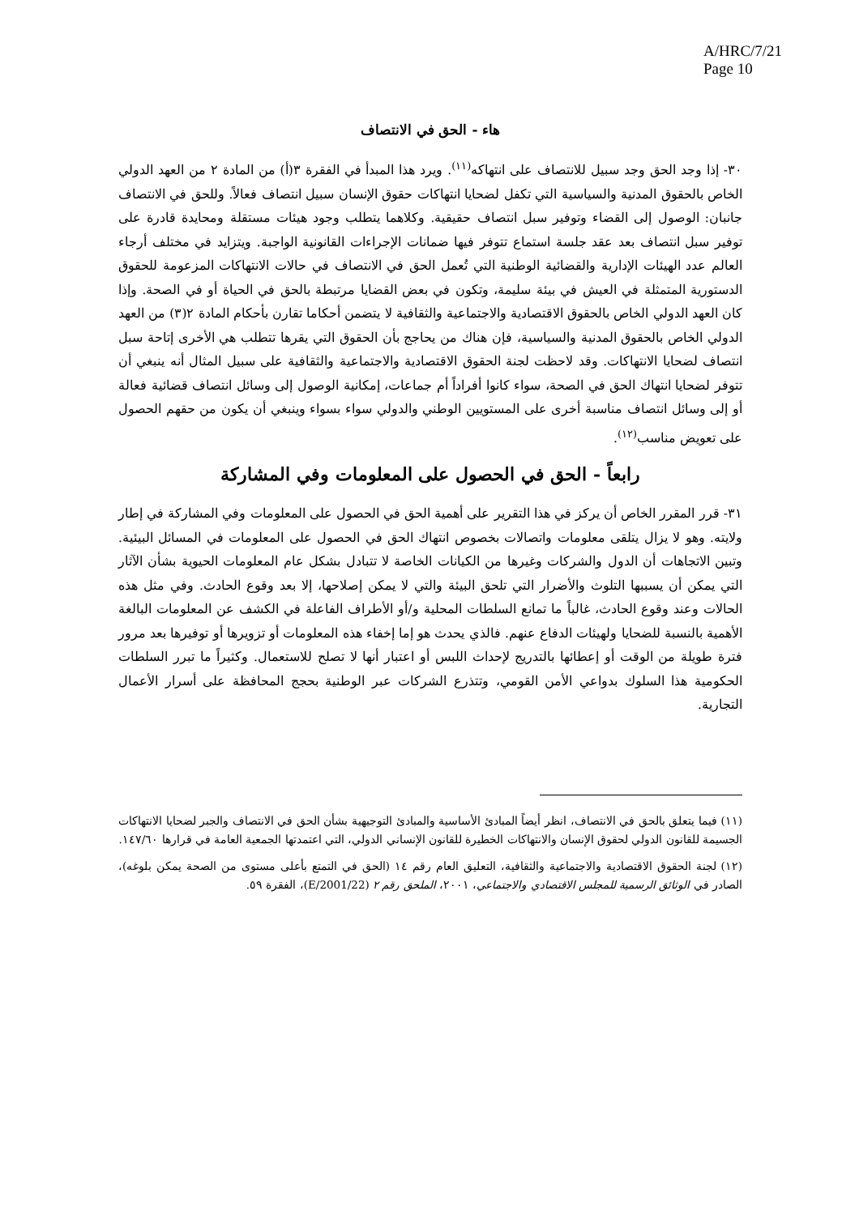A/HRC/7/21
Page 10
هاء - الحق في الانتصاف
٣٠- إذا وجد الحق وجد سبيل للانتصاف على انتهاكه<sup>(١١)</sup>. ويرد هذا المبدأ في الفقرة ٣(أ) من المادة ٢ من العهد الدولي الخاص بالحقوق المدنية والسياسية التي تكفل لضحايا انتهاكات حقوق الإنسان سبيل انتصاف فعالاً. وللحق في الانتصاف جانبان: الوصول إلى القضاء وتوفير سبل انتصاف حقيقية. وكلاهما يتطلب وجود هيئات مستقلة ومحايدة قادرة على توفير سبل انتصاف بعد عقد جلسة استماع تتوفر فيها ضمانات الإجراءات القانونية الواجبة. ويتزايد في مختلف أرجاء العالم عدد الهيئات الإدارية والقضائية الوطنية التي تُعمل الحق في الانتصاف في حالات الانتهاكات المزعومة للحقوق الدستورية المتمثلة في العيش في بيئة سليمة، وتكون في بعض القضايا مرتبطة بالحق في الحياة أو في الصحة. وإذا كان العهد الدولي الخاص بالحقوق الاقتصادية والاجتماعية والثقافية لا يتضمن أحكاما تقارن بأحكام المادة ٢(٣) من العهد الدولي الخاص بالحقوق المدنية والسياسية، فإن هناك من يحاجج بأن الحقوق التي يقرها تتطلب هي الأخرى إتاحة سبل انتصاف لضحايا الانتهاكات. وقد لاحظت لجنة الحقوق الاقتصادية والاجتماعية والثقافية على سبيل المثال أنه ينبغي أن تتوفر لضحايا انتهاك الحق في الصحة، سواء كانوا أفراداً أم جماعات، إمكانية الوصول إلى وسائل انتصاف قضائية فعالة أو إلى وسائل انتصاف مناسبة أخرى على المستويين الوطني والدولي سواء بسواء وينبغي أن يكون من حقهم الحصول على تعويض مناسب<sup>(١٢)</sup>.
رابعاً - الحق في الحصول على المعلومات وفي المشاركة
٣١- قرر المقرر الخاص أن يركز في هذا التقرير على أهمية الحق في الحصول على المعلومات وفي المشاركة في إطار ولايته. وهو لا يزال يتلقى معلومات واتصالات بخصوص انتهاك الحق في الحصول على المعلومات في المسائل البيئية. وتبين الاتجاهات أن الدول والشركات وغيرها من الكيانات الخاصة لا تتبادل بشكل عام المعلومات الحيوية بشأن الآثار التي يمكن أن يسببها التلوث والأضرار التي تلحق البيئة والتي لا يمكن إصلاحها، إلا بعد وقوع الحادث. وفي مثل هذه الحالات وعند وقوع الحادث، غالباً ما تمانع السلطات المحلية و/أو الأطراف الفاعلة في الكشف عن المعلومات البالغة الأهمية بالنسبة للضحايا ولهيئات الدفاع عنهم. فالذي يحدث هو إما إخفاء هذه المعلومات أو تزويرها أو توفيرها بعد مرور فترة طويلة من الوقت أو إعطائها بالتدريج لإحداث اللبس أو اعتبار أنها لا تصلح للاستعمال. وكثيراً ما تبرر السلطات الحكومية هذا السلوك بدواعي الأمن القومي، وتتذرع الشركات عبر الوطنية بحجج المحافظة على أسرار الأعمال التجارية.
(١١) فيما يتعلق بالحق في الانتصاف، انظر أيضاً المبادئ الأساسية والمبادئ التوجيهية بشأن الحق في الانتصاف والجبر لضحايا الانتهاكات الجسيمة للقانون الدولي لحقوق الإنسان والانتهاكات الخطيرة للقانون الإنساني الدولي، التي اعتمدتها الجمعية العامة في قرارها ١٤٧/٦٠.
(١٢) لجنة الحقوق الاقتصادية والاجتماعية والثقافية، التعليق العام رقم ١٤ (الحق في التمتع بأعلى مستوى من الصحة يمكن بلوغه)، الصادر في الوثائق الرسمية للمجلس الاقتصادي والاجتماعي، ٢٠٠١، الملحق رقم ٢ (E/2001/22)، الفقرة ٥٩.